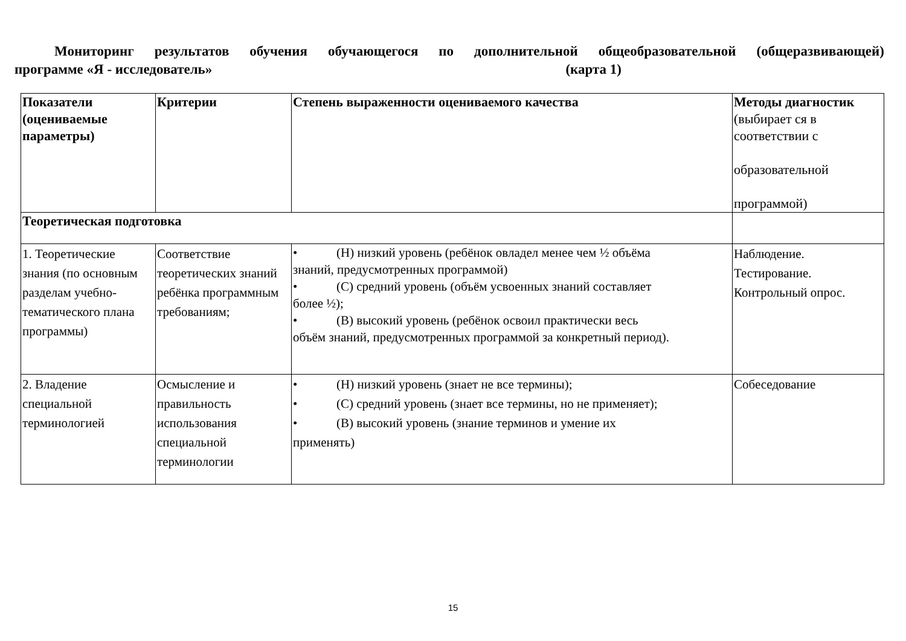Мониторинг результатов обучения обучающегося по дополнительной общеобразовательной (общеразвивающей)
программе «Я - исследователь» (карта 1)
| Показатели (оцениваемые параметры) | Критерии | Степень выраженности оцениваемого качества | Методы диагностик (выбирает ся в соответствии с образовательной программой) |
| --- | --- | --- | --- |
| Теоретическая подготовка | | | |
| 1. Теоретические знания (по основным разделам учебно-тематического плана программы) | Соответствие теоретических знаний ребёнка программным требованиям; | • (Н) низкий уровень (ребёнок овладел менее чем ½ объёма знаний, предусмотренных программой) • (С) средний уровень (объём усвоенных знаний составляет более ½); • (В) высокий уровень (ребёнок освоил практически весь объём знаний, предусмотренных программой за конкретный период). | Наблюдение. Тестирование. Контрольный опрос. |
| 2. Владение специальной терминологией | Осмысление и правильность использования специальной терминологии | • (Н) низкий уровень (знает не все термины); • (С) средний уровень (знает все термины, но не применяет); • (В) высокий уровень (знание терминов и умение их применять) | Собеседование |
15